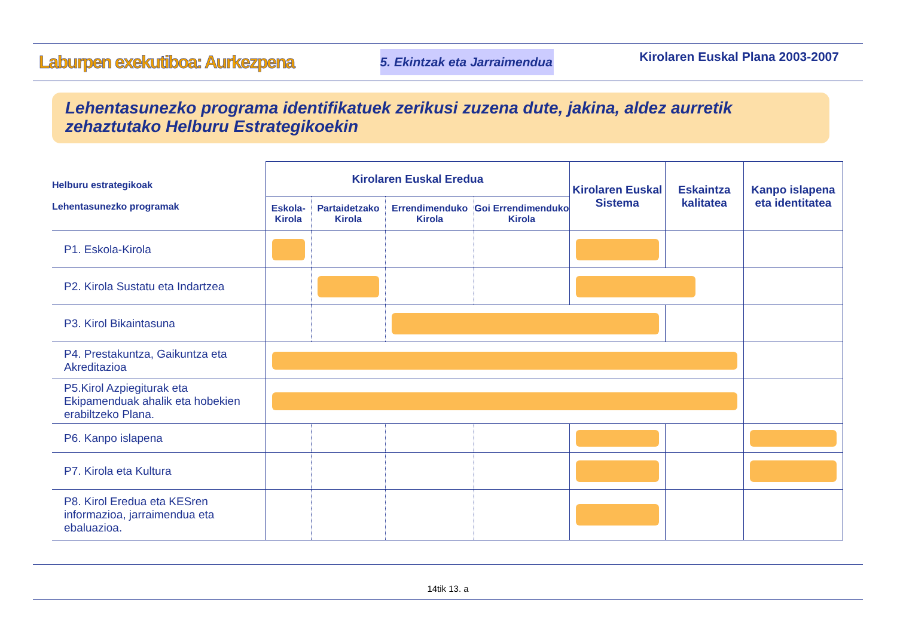Laburpen exekutiboa: Aurkezpena 5. Ekintzak eta Jarraimendua Kirolaren Euskal Plana 2003-2007
Lehentasunezko programa identifikatuek zerikusi zuzena dute, jakina, aldez aurretik zehaztutako Helburu Estrategikoekin
| Helburu estrategikoak Lehentasunezko programak | Kirolaren Euskal Eredua | | | | Kirolaren Euskal Sistema | Eskaintza kalitatea | Kanpo islapena eta identitatea |
| --- | --- | --- | --- | --- | --- | --- | --- |
| | Eskola-Kirola | Partaidetzako Kirola | Errendimenduko Kirola | Goi Errendimenduko Kirola | | | |
| P1. Eskola-Kirola | | | | | | | |
| P2. Kirola Sustatu eta Indartzea | | | | | | | |
| P3. Kirol Bikaintasuna | | | | | | | |
| P4. Prestakuntza, Gaikuntza eta Akreditazioa | | | | | | | |
| P5.Kirol Azpiegiturak eta Ekipamenduak ahalik eta hobekien erabiltzeko Plana. | | | | | | | |
| P6. Kanpo islapena | | | | | | | |
| P7. Kirola eta Kultura | | | | | | | |
| P8. Kirol Eredua eta KESren informazioa, jarraimendua eta ebaluazioa. | | | | | | | |
14tik 13. a